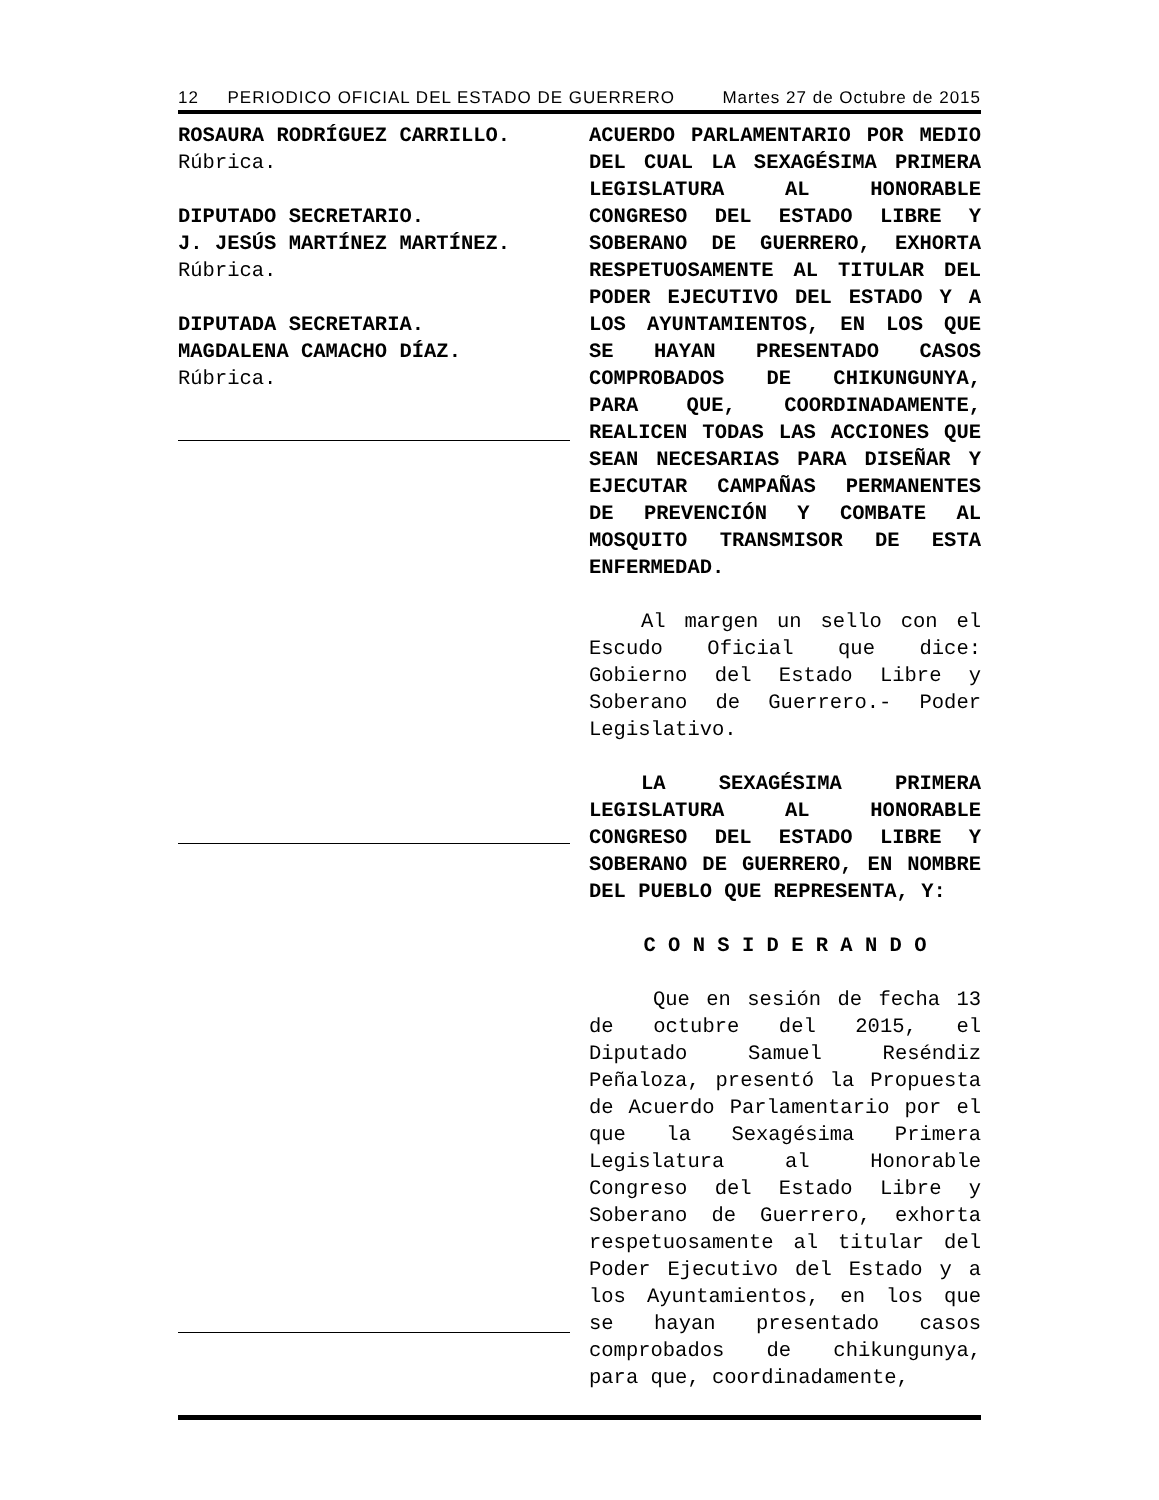12 PERIODICO OFICIAL DEL ESTADO DE GUERRERO Martes 27 de Octubre de 2015
ROSAURA RODRÍGUEZ CARRILLO.
Rúbrica.
DIPUTADO SECRETARIO.
J. JESÚS MARTÍNEZ MARTÍNEZ.
Rúbrica.
DIPUTADA SECRETARIA.
MAGDALENA CAMACHO DÍAZ.
Rúbrica.
ACUERDO PARLAMENTARIO POR MEDIO DEL CUAL LA SEXAGÉSIMA PRIMERA LEGISLATURA AL HONORABLE CONGRESO DEL ESTADO LIBRE Y SOBERANO DE GUERRERO, EXHORTA RESPETUOSAMENTE AL TITULAR DEL PODER EJECUTIVO DEL ESTADO Y A LOS AYUNTAMIENTOS, EN LOS QUE SE HAYAN PRESENTADO CASOS COMPROBADOS DE CHIKUNGUNYA, PARA QUE, COORDINADAMENTE, REALICEN TODAS LAS ACCIONES QUE SEAN NECESARIAS PARA DISEÑAR Y EJECUTAR CAMPAÑAS PERMANENTES DE PREVENCIÓN Y COMBATE AL MOSQUITO TRANSMISOR DE ESTA ENFERMEDAD.
Al margen un sello con el Escudo Oficial que dice: Gobierno del Estado Libre y Soberano de Guerrero.- Poder Legislativo.
LA SEXAGÉSIMA PRIMERA LEGISLATURA AL HONORABLE CONGRESO DEL ESTADO LIBRE Y SOBERANO DE GUERRERO, EN NOMBRE DEL PUEBLO QUE REPRESENTA, Y:
C O N S I D E R A N D O
Que en sesión de fecha 13 de octubre del 2015, el Diputado Samuel Reséndiz Peñaloza, presentó la Propuesta de Acuerdo Parlamentario por el que la Sexagésima Primera Legislatura al Honorable Congreso del Estado Libre y Soberano de Guerrero, exhorta respetuosamente al titular del Poder Ejecutivo del Estado y a los Ayuntamientos, en los que se hayan presentado casos comprobados de chikungunya, para que, coordinadamente,